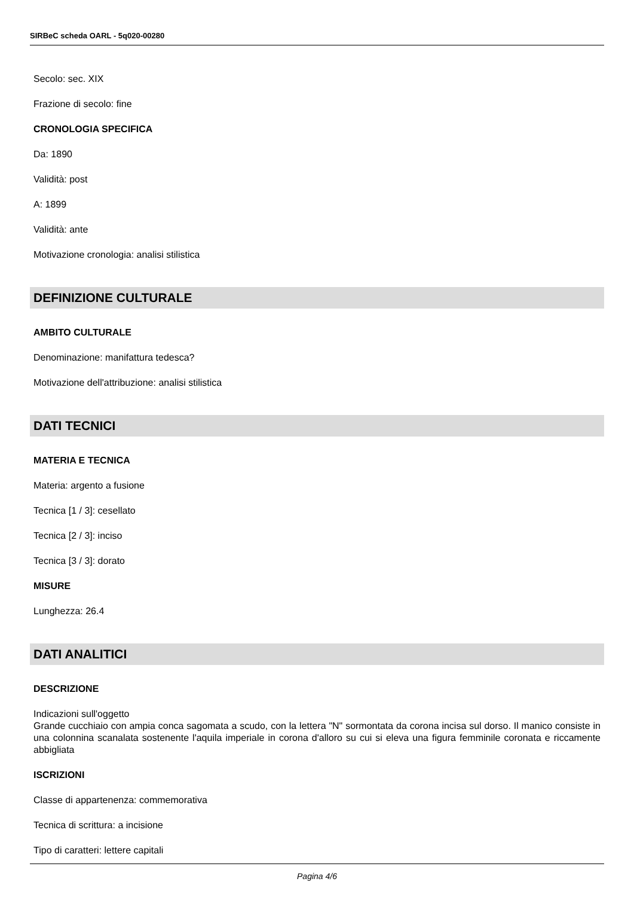SIRBeC scheda OARL - 5q020-00280
Secolo: sec. XIX
Frazione di secolo: fine
CRONOLOGIA SPECIFICA
Da: 1890
Validità: post
A: 1899
Validità: ante
Motivazione cronologia: analisi stilistica
DEFINIZIONE CULTURALE
AMBITO CULTURALE
Denominazione: manifattura tedesca?
Motivazione dell'attribuzione: analisi stilistica
DATI TECNICI
MATERIA E TECNICA
Materia: argento a fusione
Tecnica [1 / 3]: cesellato
Tecnica [2 / 3]: inciso
Tecnica [3 / 3]: dorato
MISURE
Lunghezza: 26.4
DATI ANALITICI
DESCRIZIONE
Indicazioni sull'oggetto
Grande cucchiaio con ampia conca sagomata a scudo, con la lettera "N" sormontata da corona incisa sul dorso. Il manico consiste in una colonnina scanalata sostenente l'aquila imperiale in corona d'alloro su cui si eleva una figura femminile coronata e riccamente abbigliata
ISCRIZIONI
Classe di appartenenza: commemorativa
Tecnica di scrittura: a incisione
Tipo di caratteri: lettere capitali
Pagina 4/6